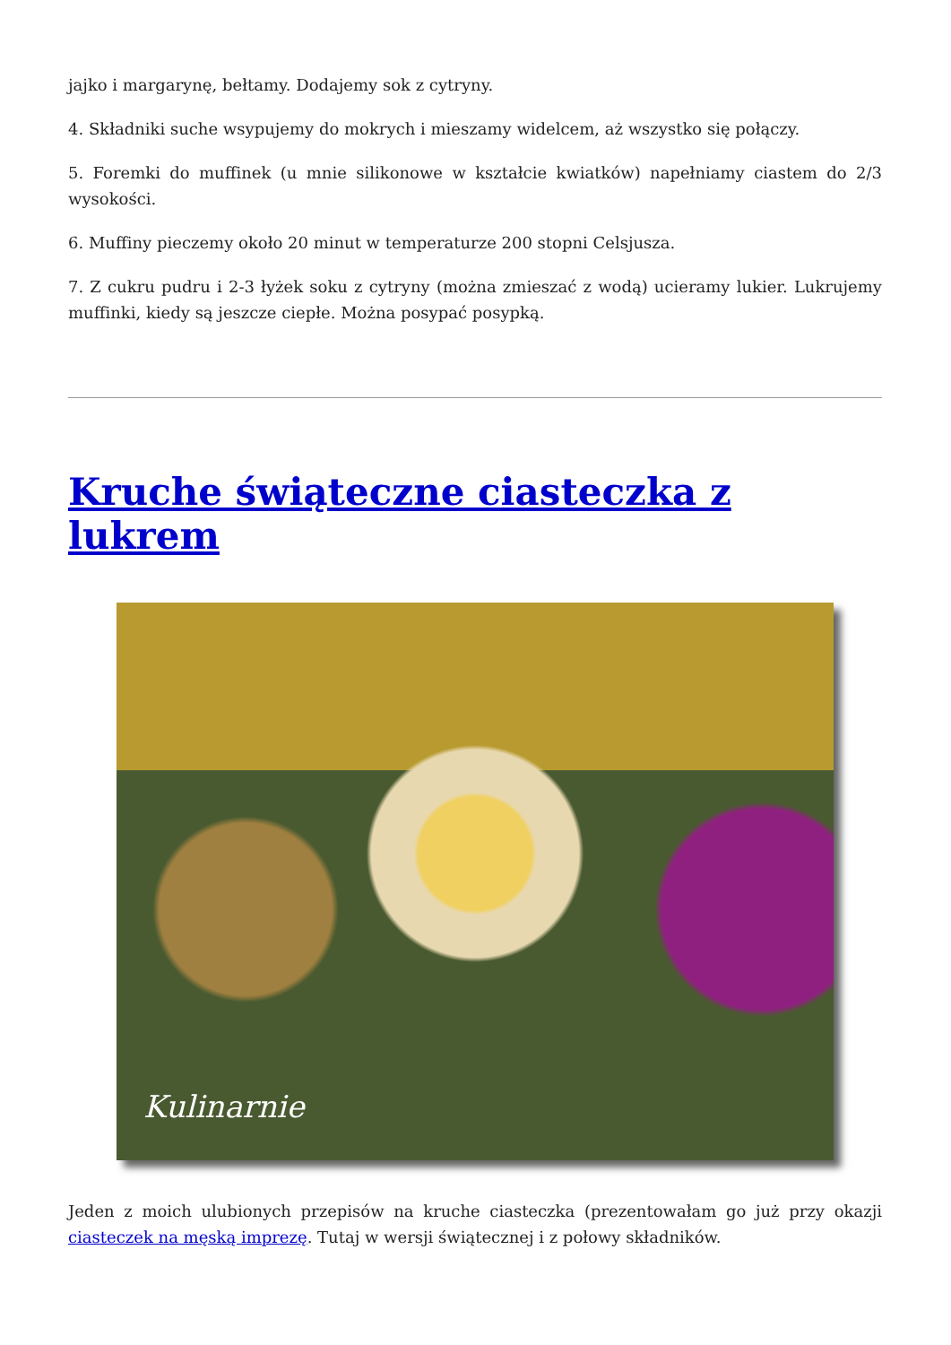jajko i margarynę, bełtamy. Dodajemy sok z cytryny.
4. Składniki suche wsypujemy do mokrych i mieszamy widelcem, aż wszystko się połączy.
5. Foremki do muffinek (u mnie silikonowe w kształcie kwiatków) napełniamy ciastem do 2/3 wysokości.
6. Muffiny pieczemy około 20 minut w temperaturze 200 stopni Celsjusza.
7. Z cukru pudru i 2-3 łyżek soku z cytryny (można zmieszać z wodą) ucieramy lukier. Lukrujemy muffinki, kiedy są jeszcze ciepłe. Można posypać posypką.
Kruche świąteczne ciasteczka z lukrem
Kulinarnie
Jeden z moich ulubionych przepisów na kruche ciasteczka (prezentowałam go już przy okazji ciasteczek na męską imprezę. Tutaj w wersji świątecznej i z połowy składników.